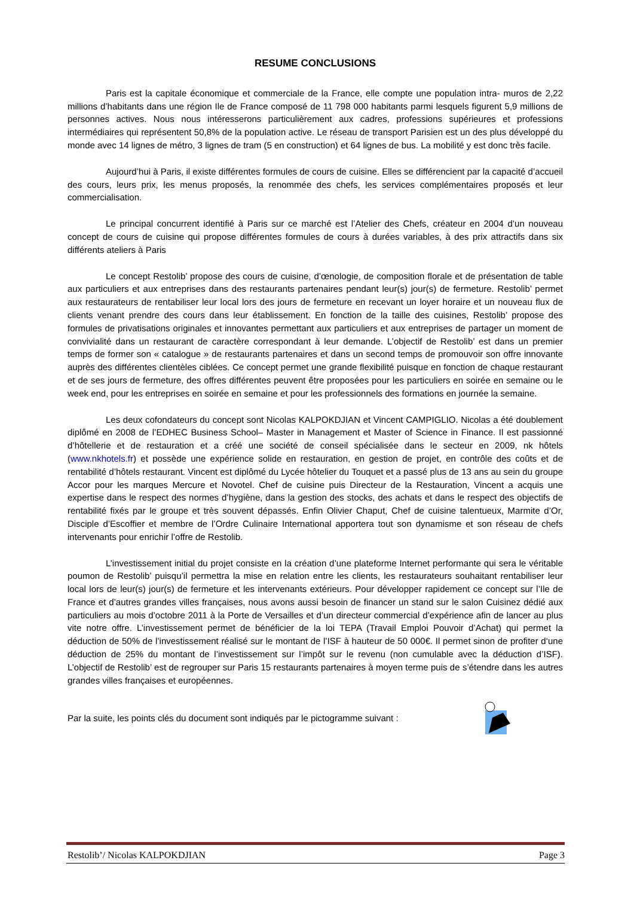RESUME CONCLUSIONS
Paris est la capitale économique et commerciale de la France, elle compte une population intra- muros de 2,22 millions d’habitants dans une région Ile de France composé de 11 798 000 habitants parmi lesquels figurent 5,9 millions de personnes actives. Nous nous intéresserons particulièrement aux cadres, professions supérieures et professions intermédiaires qui représentent 50,8% de la population active. Le réseau de transport Parisien est un des plus développé du monde avec 14 lignes de métro, 3 lignes de tram (5 en construction) et 64 lignes de bus. La mobilité y est donc très facile.
Aujourd’hui à Paris, il existe différentes formules de cours de cuisine. Elles se différencient par la capacité d’accueil des cours, leurs prix, les menus proposés, la renommée des chefs, les services complémentaires proposés et leur commercialisation.
Le principal concurrent identifié à Paris sur ce marché est l’Atelier des Chefs, créateur en 2004 d’un nouveau concept de cours de cuisine qui propose différentes formules de cours à durées variables, à des prix attractifs dans six différents ateliers à Paris
Le concept Restolib’ propose des cours de cuisine, d’œnologie, de composition florale et de présentation de table aux particuliers et aux entreprises dans des restaurants partenaires pendant leur(s) jour(s) de fermeture. Restolib’ permet aux restaurateurs de rentabiliser leur local lors des jours de fermeture en recevant un loyer horaire et un nouveau flux de clients venant prendre des cours dans leur établissement. En fonction de la taille des cuisines, Restolib’ propose des formules de privatisations originales et innovantes permettant aux particuliers et aux entreprises de partager un moment de convivialité dans un restaurant de caractère correspondant à leur demande. L’objectif de Restolib’ est dans un premier temps de former son « catalogue » de restaurants partenaires et dans un second temps de promouvoir son offre innovante auprès des différentes clientèles ciblées. Ce concept permet une grande flexibilité puisque en fonction de chaque restaurant et de ses jours de fermeture, des offres différentes peuvent être proposées pour les particuliers en soirée en semaine ou le week end, pour les entreprises en soirée en semaine et pour les professionnels des formations en journée la semaine.
Les deux cofondateurs du concept sont Nicolas KALPOKDJIAN et Vincent CAMPIGLIO. Nicolas a été doublement diplômé en 2008 de l’EDHEC Business School– Master in Management et Master of Science in Finance. Il est passionné d’hôtellerie et de restauration et a créé une société de conseil spécialisée dans le secteur en 2009, nk hôtels (www.nkhotels.fr) et possède une expérience solide en restauration, en gestion de projet, en contrôle des coûts et de rentabilité d’hôtels restaurant. Vincent est diplômé du Lycée hôtelier du Touquet et a passé plus de 13 ans au sein du groupe Accor pour les marques Mercure et Novotel. Chef de cuisine puis Directeur de la Restauration, Vincent a acquis une expertise dans le respect des normes d’hygiène, dans la gestion des stocks, des achats et dans le respect des objectifs de rentabilité fixés par le groupe et très souvent dépassés. Enfin Olivier Chaput, Chef de cuisine talentueux, Marmite d’Or, Disciple d’Escoffier et membre de l’Ordre Culinaire International apportera tout son dynamisme et son réseau de chefs intervenants pour enrichir l’offre de Restolib.
L’investissement initial du projet consiste en la création d’une plateforme Internet performante qui sera le véritable poumon de Restolib’ puisqu’il permettra la mise en relation entre les clients, les restaurateurs souhaitant rentabiliser leur local lors de leur(s) jour(s) de fermeture et les intervenants extérieurs. Pour développer rapidement ce concept sur l’Ile de France et d’autres grandes villes françaises, nous avons aussi besoin de financer un stand sur le salon Cuisinez dédié aux particuliers au mois d’octobre 2011 à la Porte de Versailles et d’un directeur commercial d’expérience afin de lancer au plus vite notre offre. L’investissement permet de bénéficier de la loi TEPA (Travail Emploi Pouvoir d’Achat) qui permet la déduction de 50% de l’investissement réalisé sur le montant de l’ISF à hauteur de 50 000€. Il permet sinon de profiter d‘une déduction de 25% du montant de l’investissement sur l’impôt sur le revenu (non cumulable avec la déduction d’ISF). L’objectif de Restolib’ est de regrouper sur Paris 15 restaurants partenaires à moyen terme puis de s’étendre dans les autres grandes villes françaises et européennes.
Par la suite, les points clés du document sont indiqués par le pictogramme suivant :
Restolib’/ Nicolas KALPOKDJIAN Page 3